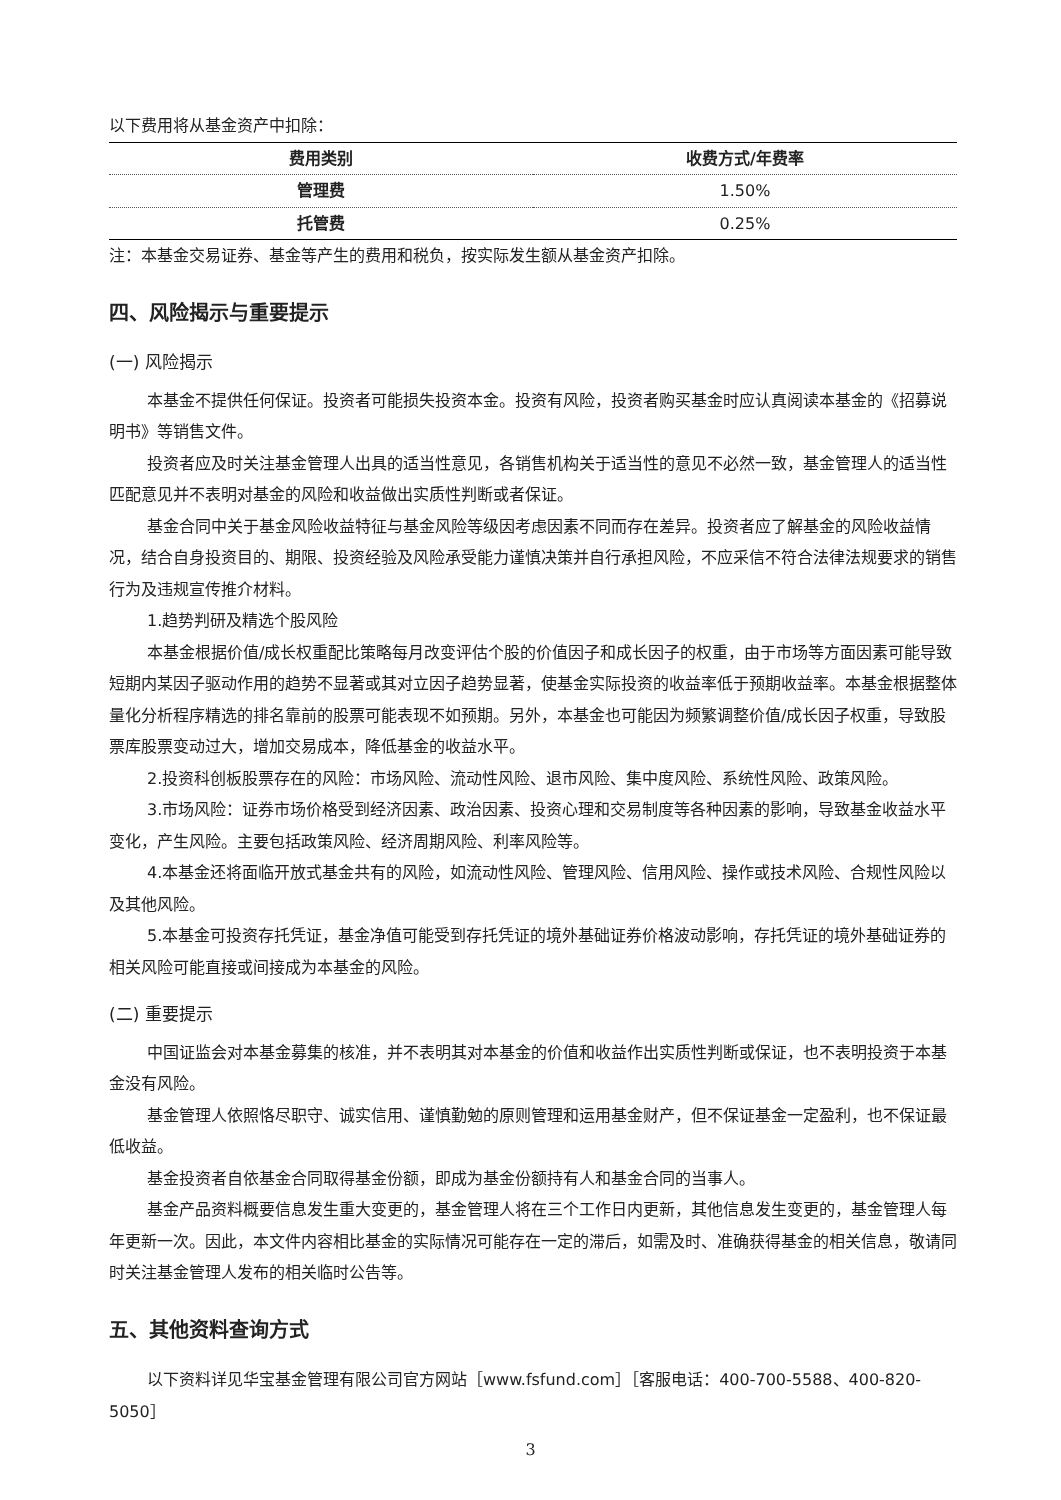以下费用将从基金资产中扣除：
| 费用类别 | 收费方式/年费率 |
| --- | --- |
| 管理费 | 1.50% |
| 托管费 | 0.25% |
注：本基金交易证券、基金等产生的费用和税负，按实际发生额从基金资产扣除。
四、风险揭示与重要提示
(一) 风险揭示
本基金不提供任何保证。投资者可能损失投资本金。投资有风险，投资者购买基金时应认真阅读本基金的《招募说明书》等销售文件。
投资者应及时关注基金管理人出具的适当性意见，各销售机构关于适当性的意见不必然一致，基金管理人的适当性匹配意见并不表明对基金的风险和收益做出实质性判断或者保证。
基金合同中关于基金风险收益特征与基金风险等级因考虑因素不同而存在差异。投资者应了解基金的风险收益情况，结合自身投资目的、期限、投资经验及风险承受能力谨慎决策并自行承担风险，不应采信不符合法律法规要求的销售行为及违规宣传推介材料。
1.趋势判研及精选个股风险
本基金根据价值/成长权重配比策略每月改变评估个股的价值因子和成长因子的权重，由于市场等方面因素可能导致短期内某因子驱动作用的趋势不显著或其对立因子趋势显著，使基金实际投资的收益率低于预期收益率。本基金根据整体量化分析程序精选的排名靠前的股票可能表现不如预期。另外，本基金也可能因为频繁调整价值/成长因子权重，导致股票库股票变动过大，增加交易成本，降低基金的收益水平。
2.投资科创板股票存在的风险：市场风险、流动性风险、退市风险、集中度风险、系统性风险、政策风险。
3.市场风险：证券市场价格受到经济因素、政治因素、投资心理和交易制度等各种因素的影响，导致基金收益水平变化，产生风险。主要包括政策风险、经济周期风险、利率风险等。
4.本基金还将面临开放式基金共有的风险，如流动性风险、管理风险、信用风险、操作或技术风险、合规性风险以及其他风险。
5.本基金可投资存托凭证，基金净值可能受到存托凭证的境外基础证券价格波动影响，存托凭证的境外基础证券的相关风险可能直接或间接成为本基金的风险。
(二) 重要提示
中国证监会对本基金募集的核准，并不表明其对本基金的价值和收益作出实质性判断或保证，也不表明投资于本基金没有风险。
基金管理人依照恪尽职守、诚实信用、谨慎勤勉的原则管理和运用基金财产，但不保证基金一定盈利，也不保证最低收益。
基金投资者自依基金合同取得基金份额，即成为基金份额持有人和基金合同的当事人。
基金产品资料概要信息发生重大变更的，基金管理人将在三个工作日内更新，其他信息发生变更的，基金管理人每年更新一次。因此，本文件内容相比基金的实际情况可能存在一定的滞后，如需及时、准确获得基金的相关信息，敬请同时关注基金管理人发布的相关临时公告等。
五、其他资料查询方式
以下资料详见华宝基金管理有限公司官方网站［www.fsfund.com］［客服电话：400-700-5588、400-820-5050］
3